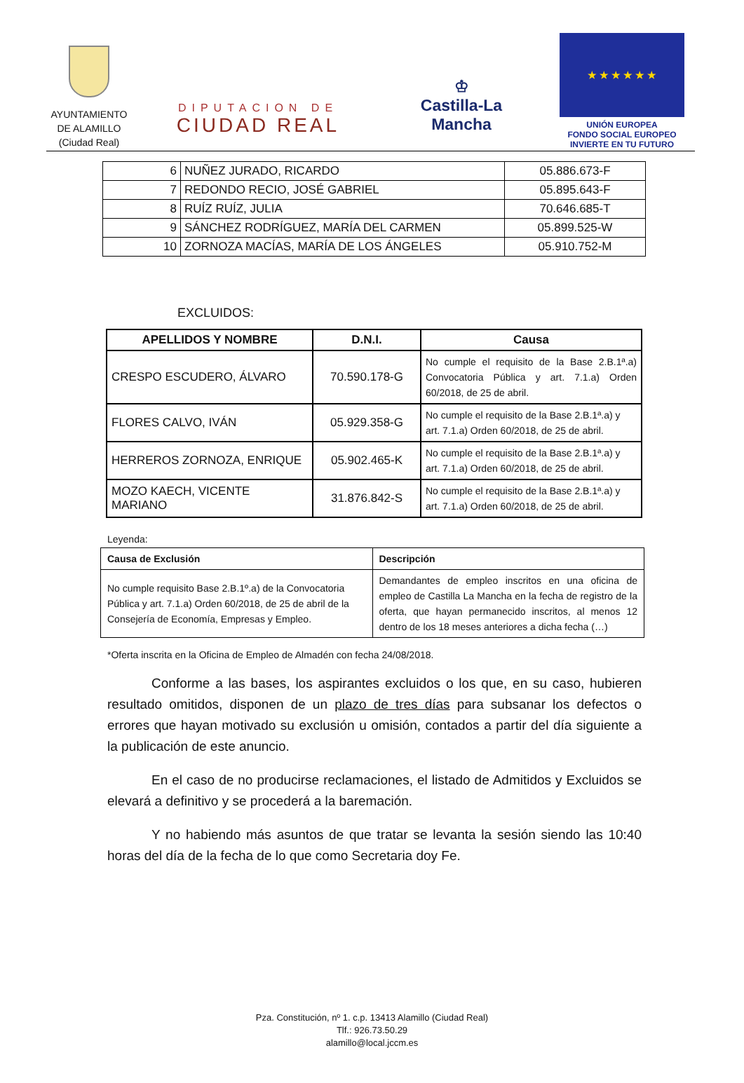AYUNTAMIENTO
DE ALAMILLO
(Ciudad Real)
DIPUTACION DE
CIUDAD REAL
♔
Castilla-La Mancha
★ ★ ★ ★ ★ ★
UNIÓN EUROPEA
FONDO SOCIAL EUROPEO
INVIERTE EN TU FUTURO
| 6 | NUÑEZ JURADO, RICARDO | 05.886.673-F |
| 7 | REDONDO RECIO, JOSÉ GABRIEL | 05.895.643-F |
| 8 | RUÍZ RUÍZ, JULIA | 70.646.685-T |
| 9 | SÁNCHEZ RODRÍGUEZ, MARÍA DEL CARMEN | 05.899.525-W |
| 10 | ZORNOZA MACÍAS, MARÍA DE LOS ÁNGELES | 05.910.752-M |
EXCLUIDOS:
| APELLIDOS Y NOMBRE | D.N.I. | Causa |
| --- | --- | --- |
| CRESPO ESCUDERO, ÁLVARO | 70.590.178-G | No cumple el requisito de la Base 2.B.1ª.a) Convocatoria Pública y art. 7.1.a) Orden 60/2018, de 25 de abril. |
| FLORES CALVO, IVÁN | 05.929.358-G | No cumple el requisito de la Base 2.B.1ª.a) y art. 7.1.a) Orden 60/2018, de 25 de abril. |
| HERREROS ZORNOZA, ENRIQUE | 05.902.465-K | No cumple el requisito de la Base 2.B.1ª.a) y art. 7.1.a) Orden 60/2018, de 25 de abril. |
| MOZO KAECH, VICENTE MARIANO | 31.876.842-S | No cumple el requisito de la Base 2.B.1ª.a) y art. 7.1.a) Orden 60/2018, de 25 de abril. |
Leyenda:
| Causa de Exclusión | Descripción |
| --- | --- |
| No cumple requisito Base 2.B.1º.a) de la Convocatoria Pública y art. 7.1.a) Orden 60/2018, de 25 de abril de la Consejería de Economía, Empresas y Empleo. | Demandantes de empleo inscritos en una oficina de empleo de Castilla La Mancha en la fecha de registro de la oferta, que hayan permanecido inscritos, al menos 12 dentro de los 18 meses anteriores a dicha fecha (…) |
*Oferta inscrita en la Oficina de Empleo de Almadén con fecha 24/08/2018.
Conforme a las bases, los aspirantes excluidos o los que, en su caso, hubieren resultado omitidos, disponen de un plazo de tres días para subsanar los defectos o errores que hayan motivado su exclusión u omisión, contados a partir del día siguiente a la publicación de este anuncio.
En el caso de no producirse reclamaciones, el listado de Admitidos y Excluidos se elevará a definitivo y se procederá a la baremación.
Y no habiendo más asuntos de que tratar se levanta la sesión siendo las 10:40 horas del día de la fecha de lo que como Secretaria doy Fe.
Pza. Constitución, nº 1. c.p. 13413 Alamillo (Ciudad Real)
Tlf.: 926.73.50.29
alamillo@local.jccm.es